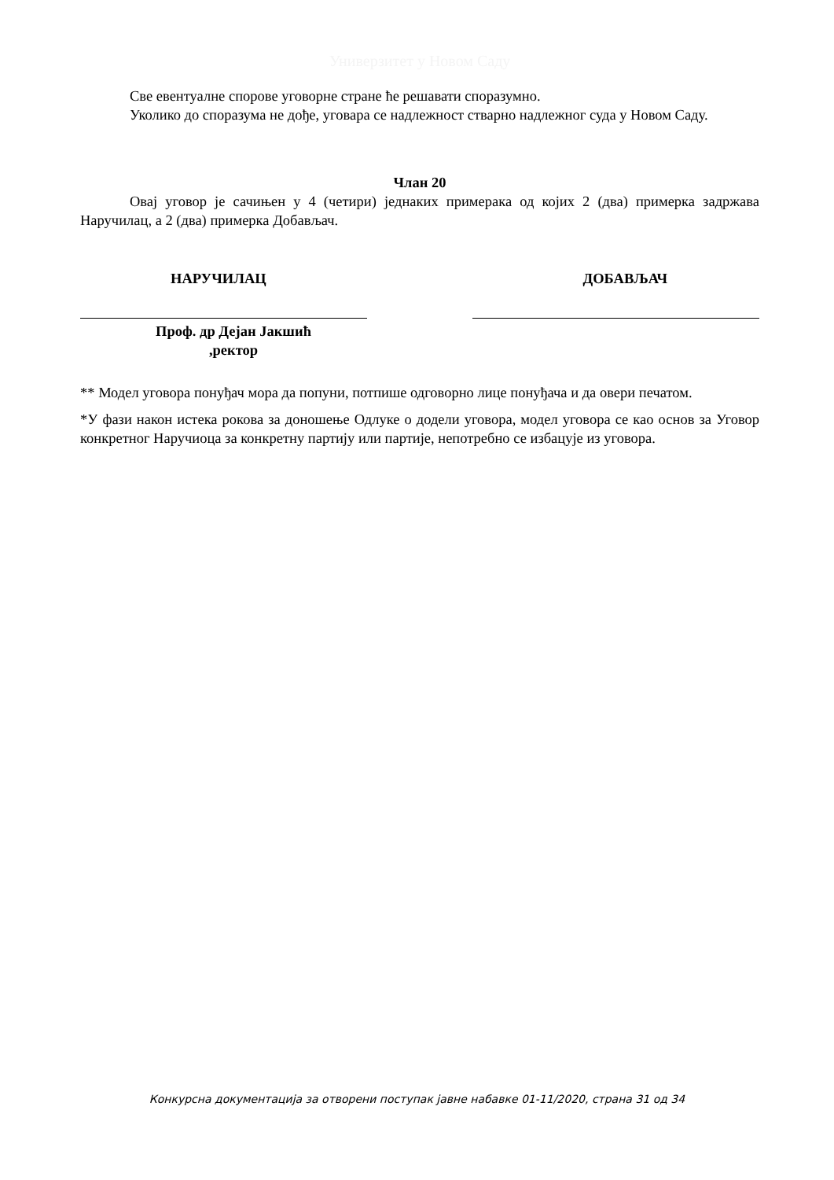Универзитет у Новом Саду
Све евентуалне спорове уговорне стране ће решавати споразумно.
Уколико до споразума не дође, уговара се надлежност стварно надлежног суда у Новом Саду.
Члан 20
Овај уговор је сачињен у 4 (четири) једнаких примерака од којих 2 (два) примерка задржава Наручилац, а 2 (два) примерка Добављач.
НАРУЧИЛАЦ ДОБАВЉАЧ
Проф. др Дејан Јакшић
,ректор
** Модел уговора понуђач мора да попуни, потпише одговорно лице понуђача и да овери печатом.
*У фази након истека рокова за доношење Одлуке о додели уговора, модел уговора се као основ за Уговор конкретног Наручиоца за конкретну партију или партије, непотребно се избацује из уговора.
Конкурсна документација за отворени поступак јавне набавке 01-11/2020, страна 31 од 34